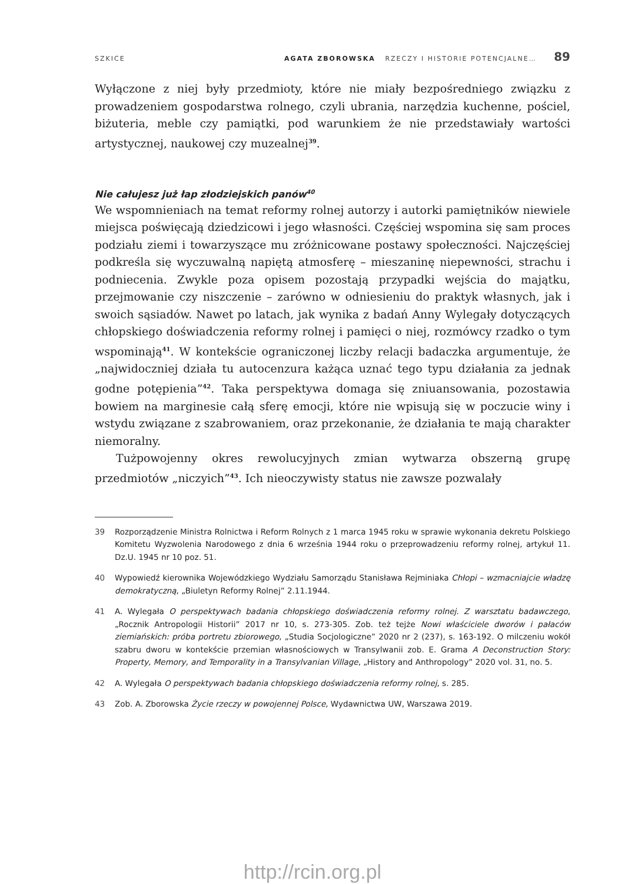SZKICE AGATA ZBOROWSKA RZECZY I HISTORIE POTENCJALNE… 89
Wyłączone z niej były przedmioty, które nie miały bezpośredniego związku z prowadzeniem gospodarstwa rolnego, czyli ubrania, narzędzia kuchenne, pościel, biżuteria, meble czy pamiątki, pod warunkiem że nie przedstawiały wartości artystycznej, naukowej czy muzealnej<sup>39</sup>.
Nie całujesz już łap złodziejskich panów<sup>40</sup>
We wspomnieniach na temat reformy rolnej autorzy i autorki pamiętników niewiele miejsca poświęcają dziedzicowi i jego własności. Częściej wspomina się sam proces podziału ziemi i towarzyszące mu zróżnicowane postawy społeczności. Najczęściej podkreśla się wyczuwalną napiętą atmosferę – mieszaninę niepewności, strachu i podniecenia. Zwykle poza opisem pozostają przypadki wejścia do majątku, przejmowanie czy niszczenie – zarówno w odniesieniu do praktyk własnych, jak i swoich sąsiadów. Nawet po latach, jak wynika z badań Anny Wylegały dotyczących chłopskiego doświadczenia reformy rolnej i pamięci o niej, rozmówcy rzadko o tym wspominają<sup>41</sup>. W kontekście ograniczonej liczby relacji badaczka argumentuje, że „najwidoczniej działa tu autocenzura każąca uznać tego typu działania za jednak godne potępienia”<sup>42</sup>. Taka perspektywa domaga się zniuansowania, pozostawia bowiem na marginesie całą sferę emocji, które nie wpisują się w poczucie winy i wstydu związane z szabrowaniem, oraz przekonanie, że działania te mają charakter niemoralny.
Tużpowojenny okres rewolucyjnych zmian wytwarza obszerną grupę przedmiotów „niczyich”<sup>43</sup>. Ich nieoczywisty status nie zawsze pozwalały
39 Rozporządzenie Ministra Rolnictwa i Reform Rolnych z 1 marca 1945 roku w sprawie wykonania dekretu Polskiego Komitetu Wyzwolenia Narodowego z dnia 6 września 1944 roku o przeprowadzeniu reformy rolnej, artykuł 11. Dz.U. 1945 nr 10 poz. 51.
40 Wypowiedź kierownika Wojewódzkiego Wydziału Samorządu Stanisława Rejminiaka Chłopi – wzmacniajcie władzę demokratyczną, „Biuletyn Reformy Rolnej” 2.11.1944.
41 A. Wylegała O perspektywach badania chłopskiego doświadczenia reformy rolnej. Z warsztatu badawczego, „Rocznik Antropologii Historii” 2017 nr 10, s. 273-305. Zob. też tejże Nowi właściciele dworów i pałaców ziemiańskich: próba portretu zbiorowego, „Studia Socjologiczne” 2020 nr 2 (237), s. 163-192. O milczeniu wokół szabru dworu w kontekście przemian własnościowych w Transylwanii zob. E. Grama A Deconstruction Story: Property, Memory, and Temporality in a Transylvanian Village, „History and Anthropology” 2020 vol. 31, no. 5.
42 A. Wylegała O perspektywach badania chłopskiego doświadczenia reformy rolnej, s. 285.
43 Zob. A. Zborowska Życie rzeczy w powojennej Polsce, Wydawnictwa UW, Warszawa 2019.
http://rcin.org.pl